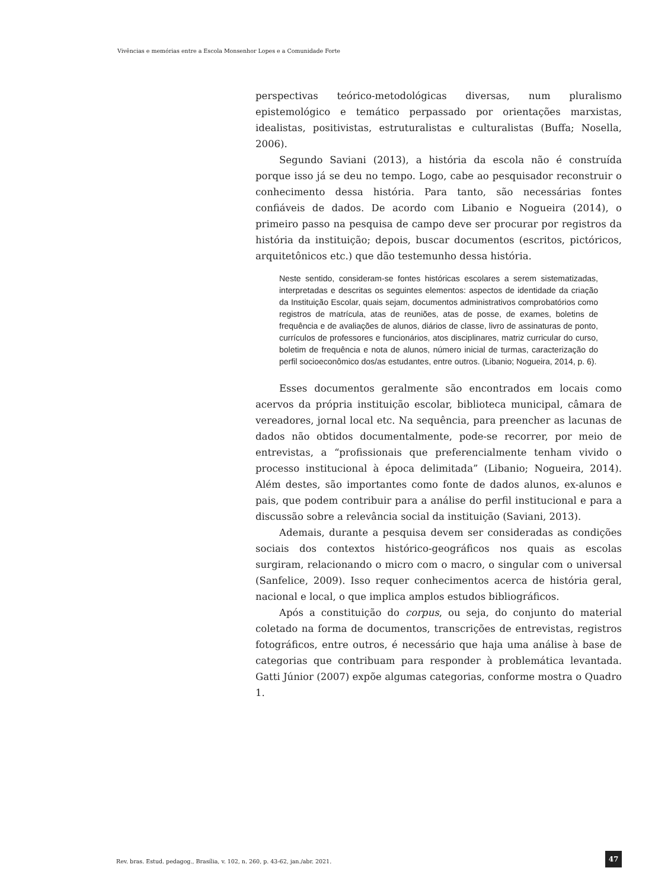Vivências e memórias entre a Escola Monsenhor Lopes e a Comunidade Forte
perspectivas teórico-metodológicas diversas, num pluralismo epistemológico e temático perpassado por orientações marxistas, idealistas, positivistas, estruturalistas e culturalistas (Buffa; Nosella, 2006).
Segundo Saviani (2013), a história da escola não é construída porque isso já se deu no tempo. Logo, cabe ao pesquisador reconstruir o conhecimento dessa história. Para tanto, são necessárias fontes confiáveis de dados. De acordo com Libanio e Nogueira (2014), o primeiro passo na pesquisa de campo deve ser procurar por registros da história da instituição; depois, buscar documentos (escritos, pictóricos, arquitetônicos etc.) que dão testemunho dessa história.
Neste sentido, consideram-se fontes históricas escolares a serem sistematizadas, interpretadas e descritas os seguintes elementos: aspectos de identidade da criação da Instituição Escolar, quais sejam, documentos administrativos comprobatórios como registros de matrícula, atas de reuniões, atas de posse, de exames, boletins de frequência e de avaliações de alunos, diários de classe, livro de assinaturas de ponto, currículos de professores e funcionários, atos disciplinares, matriz curricular do curso, boletim de frequência e nota de alunos, número inicial de turmas, caracterização do perfil socioeconômico dos/as estudantes, entre outros. (Libanio; Nogueira, 2014, p. 6).
Esses documentos geralmente são encontrados em locais como acervos da própria instituição escolar, biblioteca municipal, câmara de vereadores, jornal local etc. Na sequência, para preencher as lacunas de dados não obtidos documentalmente, pode-se recorrer, por meio de entrevistas, a “profissionais que preferencialmente tenham vivido o processo institucional à época delimitada” (Libanio; Nogueira, 2014). Além destes, são importantes como fonte de dados alunos, ex-alunos e pais, que podem contribuir para a análise do perfil institucional e para a discussão sobre a relevância social da instituição (Saviani, 2013).
Ademais, durante a pesquisa devem ser consideradas as condições sociais dos contextos histórico-geográficos nos quais as escolas surgiram, relacionando o micro com o macro, o singular com o universal (Sanfelice, 2009). Isso requer conhecimentos acerca de história geral, nacional e local, o que implica amplos estudos bibliográficos.
Após a constituição do corpus, ou seja, do conjunto do material coletado na forma de documentos, transcrições de entrevistas, registros fotográficos, entre outros, é necessário que haja uma análise à base de categorias que contribuam para responder à problemática levantada. Gatti Júnior (2007) expõe algumas categorias, conforme mostra o Quadro 1.
Rev. bras. Estud. pedagog., Brasília, v. 102, n. 260, p. 43-62, jan./abr. 2021.
47